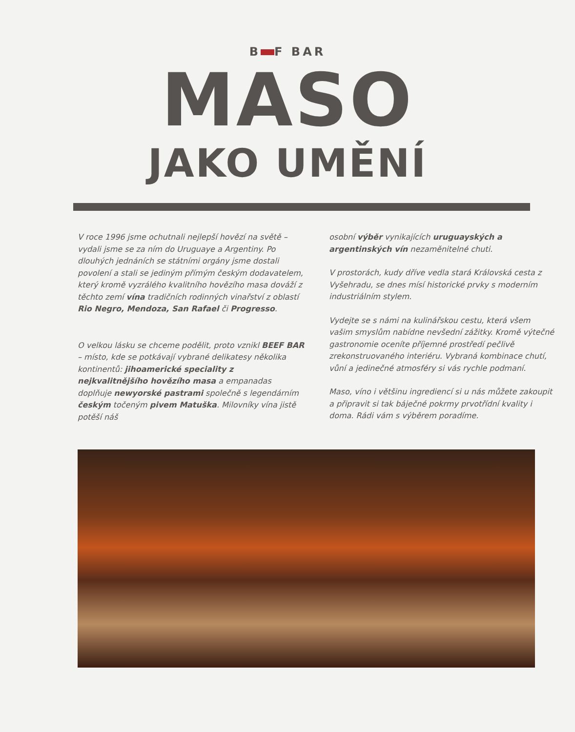B F BAR
MASO
JAKO UMĚNÍ
V roce 1996 jsme ochutnali nejlepší hovězí na světě – vydali jsme se za ním do Uruguaye a Argentiny. Po dlouhých jednáních se státními orgány jsme dostali povolení a stali se jediným přímým českým dodavatelem, který kromě vyzrálého kvalitního hovězího masa dováží z těchto zemí vína tradičních rodinných vinařství z oblastí Rio Negro, Mendoza, San Rafael či Progresso.
O velkou lásku se chceme podělit, proto vznikl BEEF BAR – místo, kde se potkávají vybrané delikatesy několika kontinentů: jihoamerické speciality z nejkvalitnějšího hovězího masa a empanadas doplňuje newyorské pastrami společně s legendárním českým točeným pivem Matuška. Milovníky vína jistě potěší náš
osobní výběr vynikajících uruguayských a argentinských vín nezaměnitelné chuti.
V prostorách, kudy dříve vedla stará Královská cesta z Vyšehradu, se dnes mísí historické prvky s moderním industriálním stylem.
Vydejte se s námi na kulinářskou cestu, která všem vašim smyslům nabídne nevšední zážitky. Kromě výtečné gastronomie oceníte příjemné prostředí pečlivě zrekonstruovaného interiéru. Vybraná kombinace chutí, vůní a jedinečné atmosféry si vás rychle podmaní.
Maso, víno i většinu ingrediencí si u nás můžete zakoupit a připravit si tak báječné pokrmy prvotřídní kvality i doma. Rádi vám s výběrem poradíme.